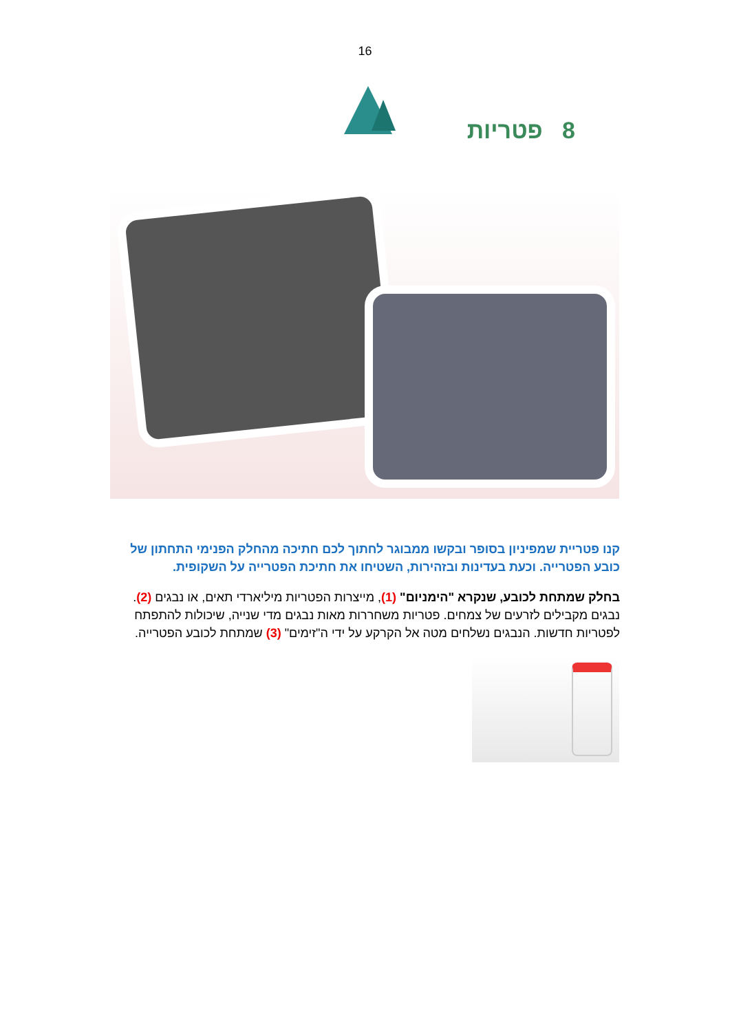16
8 פטריות
קנו פטריית שמפיניון בסופר ובקשו ממבוגר לחתוך לכם חתיכה מהחלק הפנימי התחתון של כובע הפטרייה. וכעת בעדינות ובזהירות, השטיחו את חתיכת הפטרייה על השקופית.
בחלק שמתחת לכובע, שנקרא "הימניום" (1), מייצרות הפטריות מיליארדי תאים, או נבגים (2). נבגים מקבילים לזרעים של צמחים. פטריות משחררות מאות נבגים מדי שנייה, שיכולות להתפתח לפטריות חדשות. הנבגים נשלחים מטה אל הקרקע על ידי ה"זימים" (3) שמתחת לכובע הפטרייה.